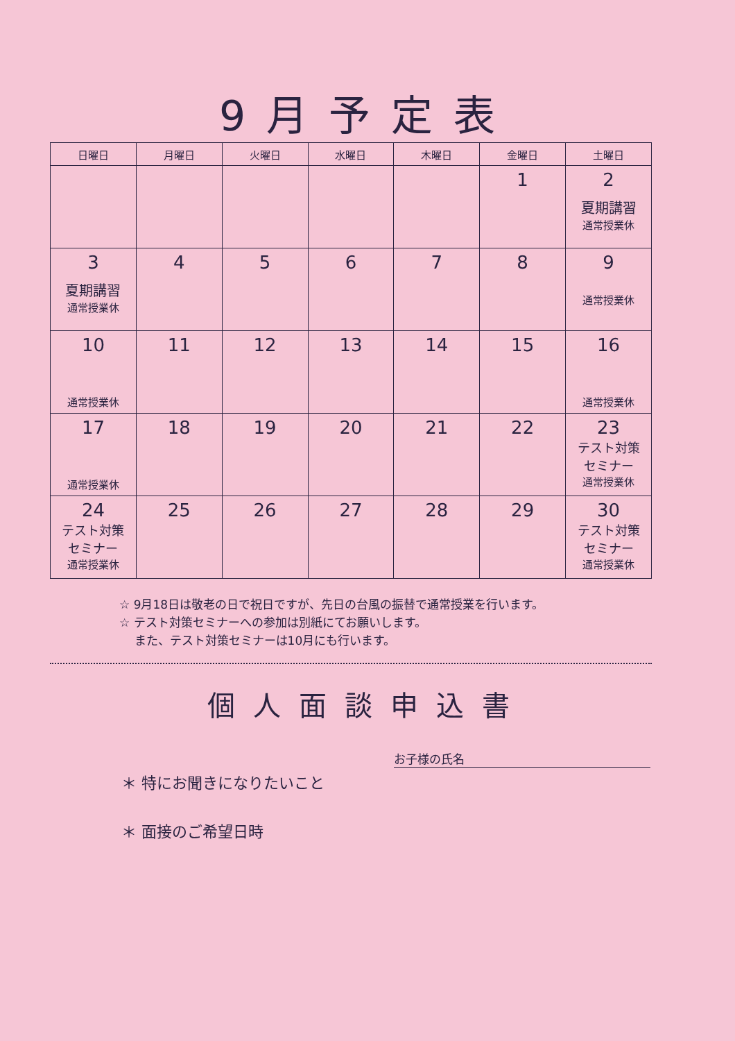9月予定表
| 日曜日 | 月曜日 | 火曜日 | 水曜日 | 木曜日 | 金曜日 | 土曜日 |
| --- | --- | --- | --- | --- | --- | --- |
| | | | | | 1 | 2 夏期講習 通常授業休 |
| 3 夏期講習 通常授業休 | 4 | 5 | 6 | 7 | 8 | 9 通常授業休 |
| 10 通常授業休 | 11 | 12 | 13 | 14 | 15 | 16 通常授業休 |
| 17 通常授業休 | 18 | 19 | 20 | 21 | 22 | 23 テスト対策 セミナー 通常授業休 |
| 24 テスト対策 セミナー 通常授業休 | 25 | 26 | 27 | 28 | 29 | 30 テスト対策 セミナー 通常授業休 |
☆ 9月18日は敬老の日で祝日ですが、先日の台風の振替で通常授業を行います。
☆ テスト対策セミナーへの参加は別紙にてお願いします。
また、テスト対策セミナーは10月にも行います。
個人面談申込書
お子様の氏名
＊ 特にお聞きになりたいこと
＊ 面接のご希望日時